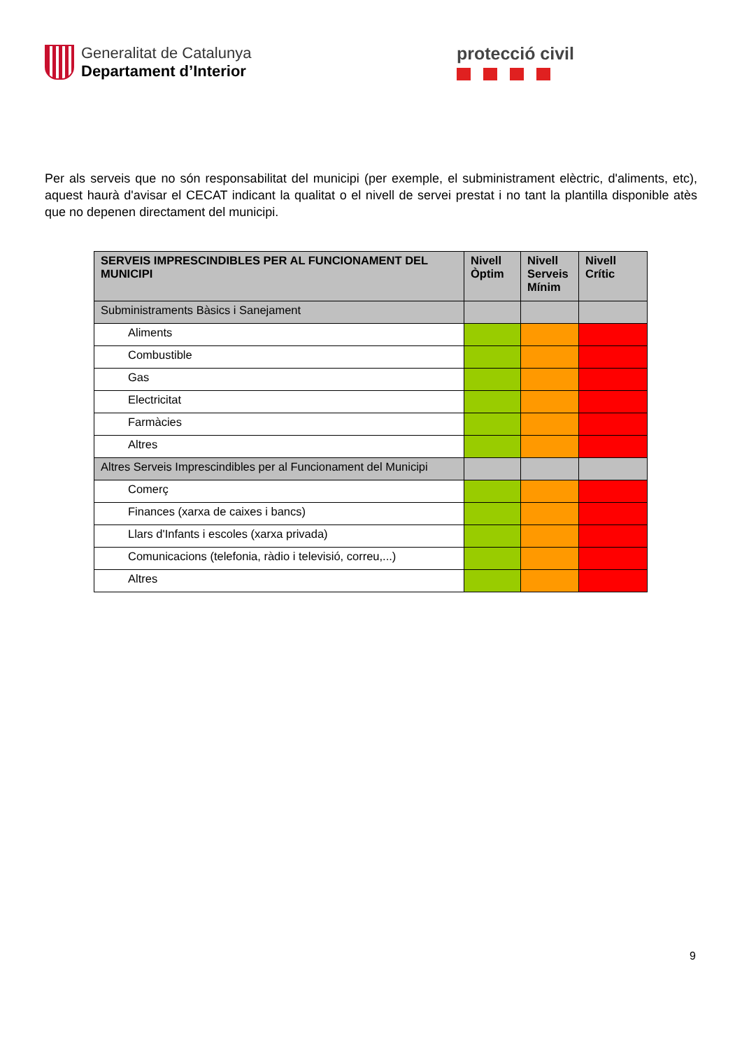Generalitat de Catalunya
Departament d’Interior
protecció civil
Per als serveis que no són responsabilitat del municipi (per exemple, el subministrament elèctric, d'aliments, etc), aquest haurà d'avisar el CECAT indicant la qualitat o el nivell de servei prestat i no tant la plantilla disponible atès que no depenen directament del municipi.
| SERVEIS IMPRESCINDIBLES PER AL FUNCIONAMENT DEL MUNICIPI | Nivell Òptim | Nivell Serveis Mínim | Nivell Crític |
| --- | --- | --- | --- |
| Subministraments Bàsics i Sanejament | | | |
| Aliments | | | |
| Combustible | | | |
| Gas | | | |
| Electricitat | | | |
| Farmàcies | | | |
| Altres | | | |
| Altres Serveis Imprescindibles per al Funcionament del Municipi | | | |
| Comerç | | | |
| Finances (xarxa de caixes i bancs) | | | |
| Llars d'Infants i escoles (xarxa privada) | | | |
| Comunicacions (telefonia, ràdio i televisió, correu,...) | | | |
| Altres | | | |
9